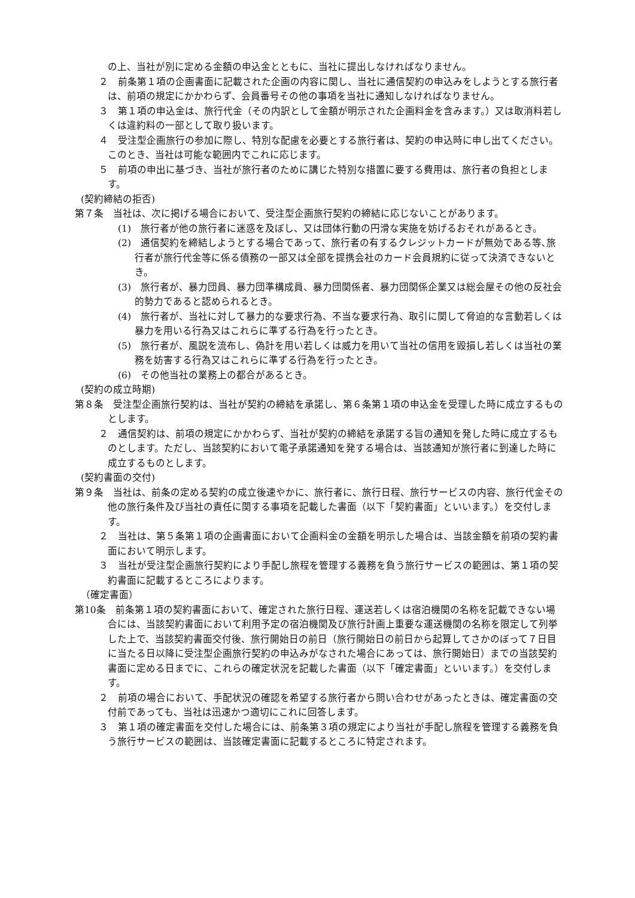の上、当社が別に定める金額の申込金とともに、当社に提出しなければなりません。
２　前条第１項の企画書面に記載された企画の内容に関し、当社に通信契約の申込みをしようとする旅行者は、前項の規定にかかわらず、会員番号その他の事項を当社に通知しなければなりません。
３　第１項の申込金は、旅行代金（その内訳として金額が明示された企画料金を含みます。）又は取消料若しくは違約料の一部として取り扱います。
４　受注型企画旅行の参加に際し、特別な配慮を必要とする旅行者は、契約の申込時に申し出てください。このとき、当社は可能な範囲内でこれに応じます。
５　前項の申出に基づき、当社が旅行者のために講じた特別な措置に要する費用は、旅行者の負担とします。
(契約締結の拒否)
第７条　当社は、次に掲げる場合において、受注型企画旅行契約の締結に応じないことがあります。
(1)　旅行者が他の旅行者に迷惑を及ぼし、又は団体行動の円滑な実施を妨げるおそれがあるとき。
(2)　通信契約を締結しようとする場合であって、旅行者の有するクレジットカードが無効である等､旅行者が旅行代金等に係る債務の一部又は全部を提携会社のカード会員規約に従って決済できないとき。
(3)　旅行者が、暴力団員、暴力団準構成員、暴力団関係者、暴力団関係企業又は総会屋その他の反社会的勢力であると認められるとき。
(4)　旅行者が、当社に対して暴力的な要求行為、不当な要求行為、取引に関して脅迫的な言動若しくは暴力を用いる行為又はこれらに準ずる行為を行ったとき。
(5)　旅行者が、風説を流布し、偽計を用い若しくは威力を用いて当社の信用を毀損し若しくは当社の業務を妨害する行為又はこれらに準ずる行為を行ったとき。
(6)　その他当社の業務上の都合があるとき。
(契約の成立時期)
第８条　受注型企画旅行契約は、当社が契約の締結を承諾し、第６条第１項の申込金を受理した時に成立するものとします。
２　通信契約は、前項の規定にかかわらず、当社が契約の締結を承諾する旨の通知を発した時に成立するものとします。ただし、当該契約において電子承諾通知を発する場合は、当該通知が旅行者に到達した時に成立するものとします。
(契約書面の交付)
第９条　当社は、前条の定める契約の成立後速やかに、旅行者に、旅行日程、旅行サービスの内容、旅行代金その他の旅行条件及び当社の責任に関する事項を記載した書面（以下「契約書面」といいます。）を交付します。
２　当社は、第５条第１項の企画書面において企画料金の金額を明示した場合は、当該金額を前項の契約書面において明示します。
３　当社が受注型企画旅行契約により手配し旅程を管理する義務を負う旅行サービスの範囲は、第１項の契約書面に記載するところによります。
（確定書面）
第10条　前条第１項の契約書面において、確定された旅行日程、運送若しくは宿泊機関の名称を記載できない場合には、当該契約書面において利用予定の宿泊機関及び旅行計画上重要な運送機関の名称を限定して列挙した上で、当該契約書面交付後、旅行開始日の前日（旅行開始日の前日から起算してさかのぼって７日目に当たる日以降に受注型企画旅行契約の申込みがなされた場合にあっては、旅行開始日）までの当該契約書面に定める日までに、これらの確定状況を記載した書面（以下「確定書面」といいます。）を交付します。
２　前項の場合において、手配状況の確認を希望する旅行者から問い合わせがあったときは、確定書面の交付前であっても、当社は迅速かつ適切にこれに回答します。
３　第１項の確定書面を交付した場合には、前条第３項の規定により当社が手配し旅程を管理する義務を負う旅行サービスの範囲は、当該確定書面に記載するところに特定されます。